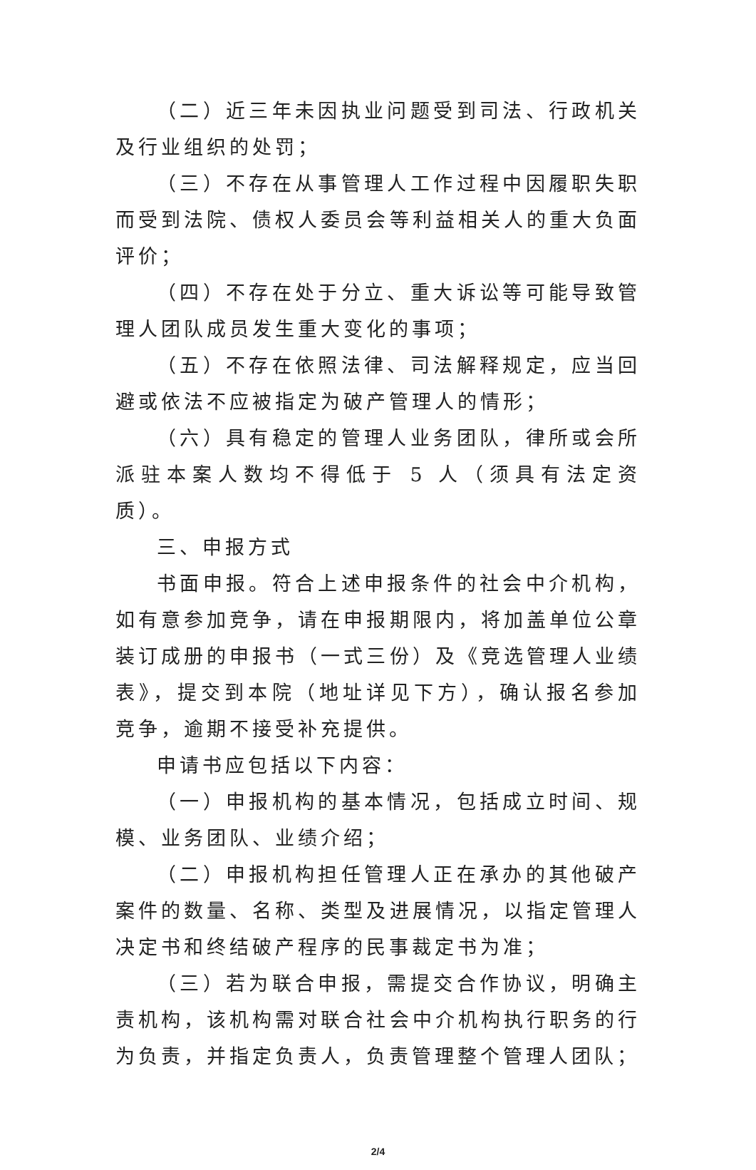（二）近三年未因执业问题受到司法、行政机关及行业组织的处罚；
（三）不存在从事管理人工作过程中因履职失职而受到法院、债权人委员会等利益相关人的重大负面评价；
（四）不存在处于分立、重大诉讼等可能导致管理人团队成员发生重大变化的事项；
（五）不存在依照法律、司法解释规定，应当回避或依法不应被指定为破产管理人的情形；
（六）具有稳定的管理人业务团队，律所或会所派驻本案人数均不得低于 5 人（须具有法定资质）。
三、申报方式
书面申报。符合上述申报条件的社会中介机构，如有意参加竞争，请在申报期限内，将加盖单位公章装订成册的申报书（一式三份）及《竞选管理人业绩表》，提交到本院（地址详见下方），确认报名参加竞争，逾期不接受补充提供。
申请书应包括以下内容：
（一）申报机构的基本情况，包括成立时间、规模、业务团队、业绩介绍；
（二）申报机构担任管理人正在承办的其他破产案件的数量、名称、类型及进展情况，以指定管理人决定书和终结破产程序的民事裁定书为准；
（三）若为联合申报，需提交合作协议，明确主责机构，该机构需对联合社会中介机构执行职务的行为负责，并指定负责人，负责管理整个管理人团队；
2/4